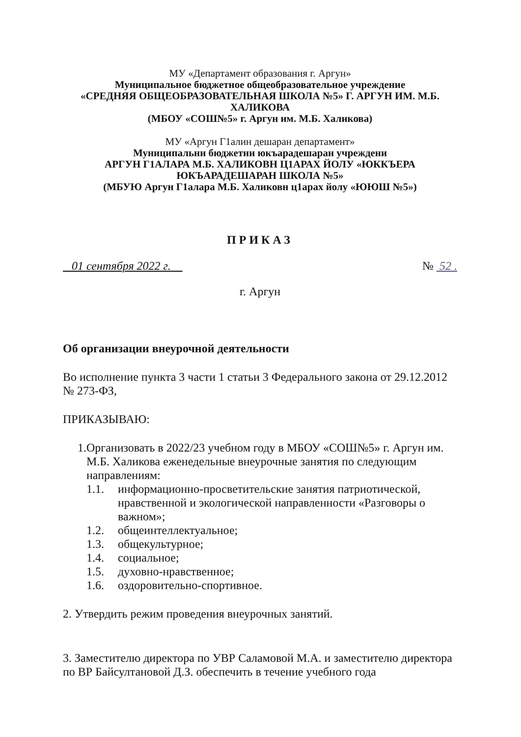МУ «Департамент образования г. Аргун»
Муниципальное бюджетное общеобразовательное учреждение
«СРЕДНЯЯ ОБЩЕОБРАЗОВАТЕЛЬНАЯ ШКОЛА №5» Г. АРГУН ИМ. М.Б. ХАЛИКОВА
(МБОУ «СОШ№5» г. Аргун им. М.Б. Халикова)
МУ «Аргун Г1алин дешаран департамент»
Муниципальни бюджетни юкъарадешаран учреждени
АРГУН Г1АЛАРА М.Б. ХАЛИКОВН Ц1АРАХ ЙОЛУ «ЮККЪЕРА ЮКЪАРАДЕШАРАН ШКОЛА №5»
(МБУЮ Аргун Г1алара М.Б. Халиковн ц1арах йолу «ЮЮШ №5»)
ПРИКАЗ
01 сентября 2022 г. № 52 .
г. Аргун
Об организации внеурочной деятельности
Во исполнение пункта 3 части 1 статьи 3 Федерального закона от 29.12.2012 № 273-ФЗ,
ПРИКАЗЫВАЮ:
1. Организовать в 2022/23 учебном году в МБОУ «СОШ№5» г. Аргун им. М.Б. Халикова еженедельные внеурочные занятия по следующим направлениям:
1.1. информационно-просветительские занятия патриотической, нравственной и экологической направленности «Разговоры о важном»;
1.2. общеинтеллектуальное;
1.3. общекультурное;
1.4. социальное;
1.5. духовно-нравственное;
1.6. оздоровительно-спортивное.
2. Утвердить режим проведения внеурочных занятий.
3. Заместителю директора по УВР Саламовой М.А. и заместителю директора по ВР Байсултановой Д.З. обеспечить в течение учебного года